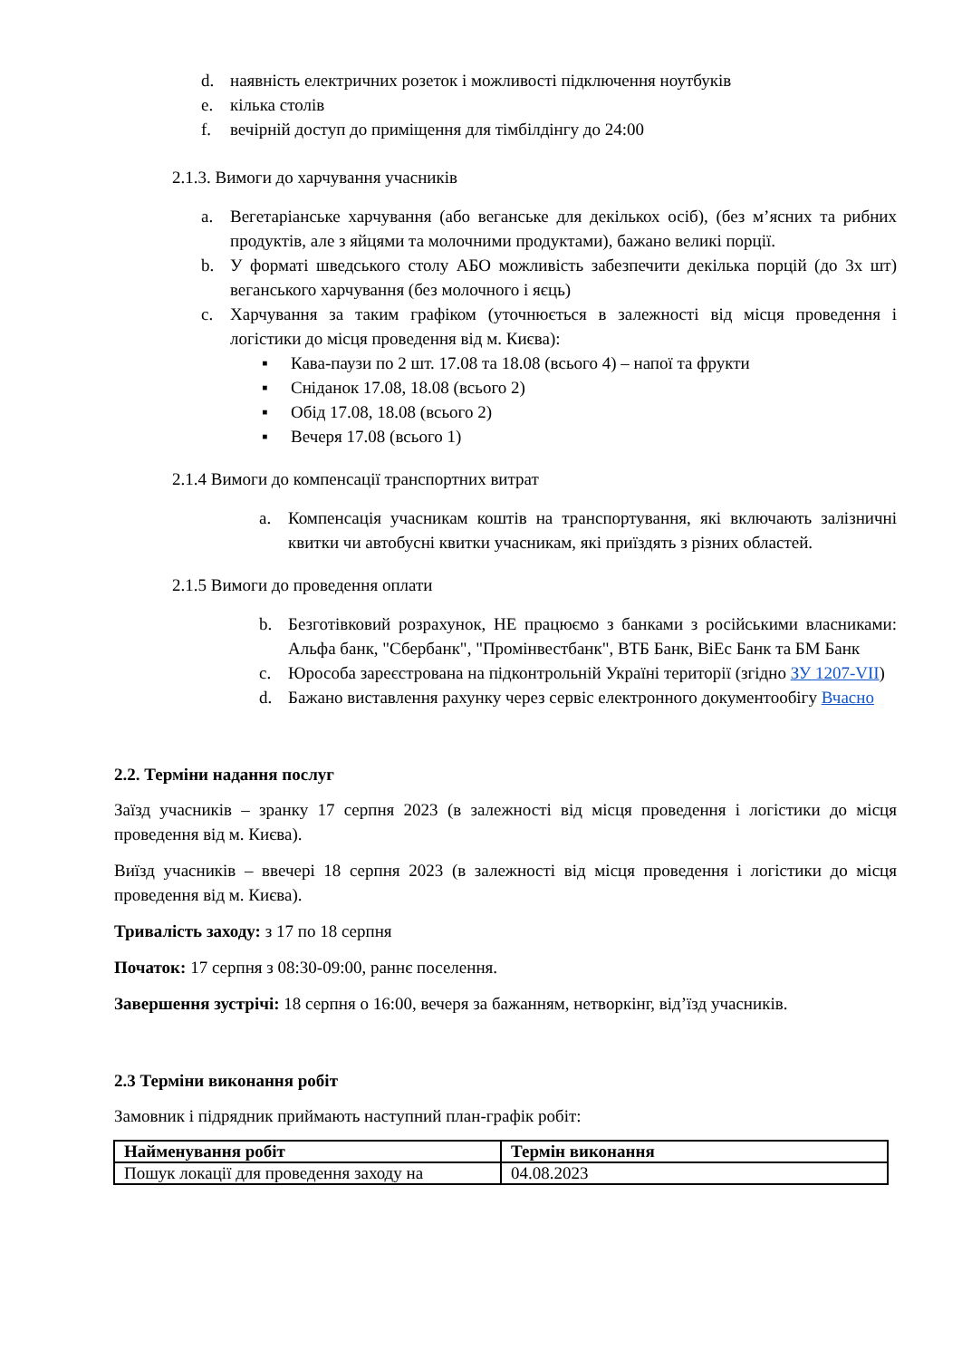d. наявність електричних розеток і можливості підключення ноутбуків
e. кілька столів
f. вечірній доступ до приміщення для тімбілдінгу до 24:00
2.1.3. Вимоги до харчування учасників
a. Вегетаріанське харчування (або веганське для декількох осіб), (без м’ясних та рибних продуктів, але з яйцями та молочними продуктами), бажано великі порції.
b. У форматі шведського столу АБО можливість забезпечити декілька порцій (до 3х шт) веганського харчування (без молочного і яєць)
c. Харчування за таким графіком (уточнюється в залежності від місця проведення і логістики до місця проведення від м. Києва):
▪ Кава-паузи по 2 шт. 17.08 та 18.08 (всього 4) – напої та фрукти
▪ Сніданок 17.08, 18.08 (всього 2)
▪ Обід 17.08, 18.08 (всього 2)
▪ Вечеря 17.08 (всього 1)
2.1.4 Вимоги до компенсації транспортних витрат
a. Компенсація учасникам коштів на транспортування, які включають залізничні квитки чи автобусні квитки учасникам, які приїздять з різних областей.
2.1.5 Вимоги до проведення оплати
b. Безготівковий розрахунок, НЕ працюємо з банками з російськими власниками: Альфа банк, "Сбербанк", "Промінвестбанк", ВТБ Банк, ВіЕс Банк та БМ Банк
c. Юрособа зареєстрована на підконтрольній Україні території (згідно ЗУ 1207-VII)
d. Бажано виставлення рахунку через сервіс електронного документообігу Вчасно
2.2. Терміни надання послуг
Заїзд учасників – зранку 17 серпня 2023 (в залежності від місця проведення і логістики до місця проведення від м. Києва).
Виїзд учасників – ввечері 18 серпня 2023 (в залежності від місця проведення і логістики до місця проведення від м. Києва).
Тривалість заходу: з 17 по 18 серпня
Початок: 17 серпня з 08:30-09:00, раннє поселення.
Завершення зустрічі: 18 серпня о 16:00, вечеря за бажанням, нетворкінг, від’їзд учасників.
2.3 Терміни виконання робіт
Замовник і підрядник приймають наступний план-графік робіт:
| Найменування робіт | Термін виконання |
| --- | --- |
| Пошук локації для проведення заходу на | 04.08.2023 |